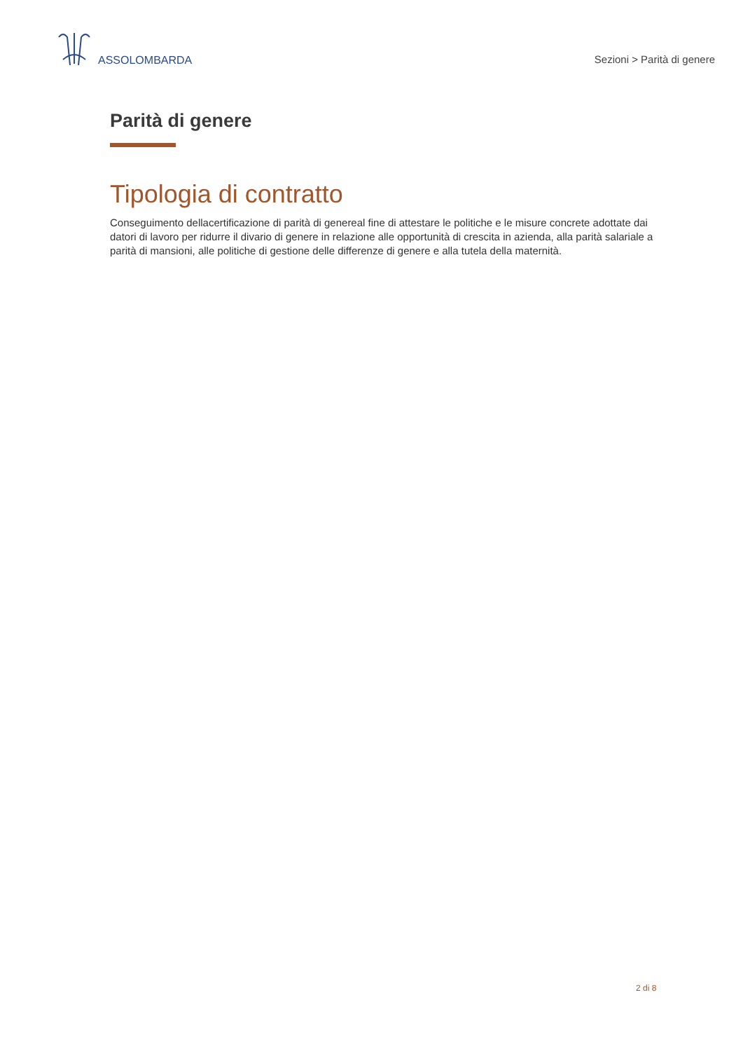ASSOLOMBARDA
Sezioni > Parità di genere
Parità di genere
Tipologia di contratto
Conseguimento dellacertificazione di parità di genereal fine di attestare le politiche e le misure concrete adottate dai datori di lavoro per ridurre il divario di genere in relazione alle opportunità di crescita in azienda, alla parità salariale a parità di mansioni, alle politiche di gestione delle differenze di genere e alla tutela della maternità.
2 di 8